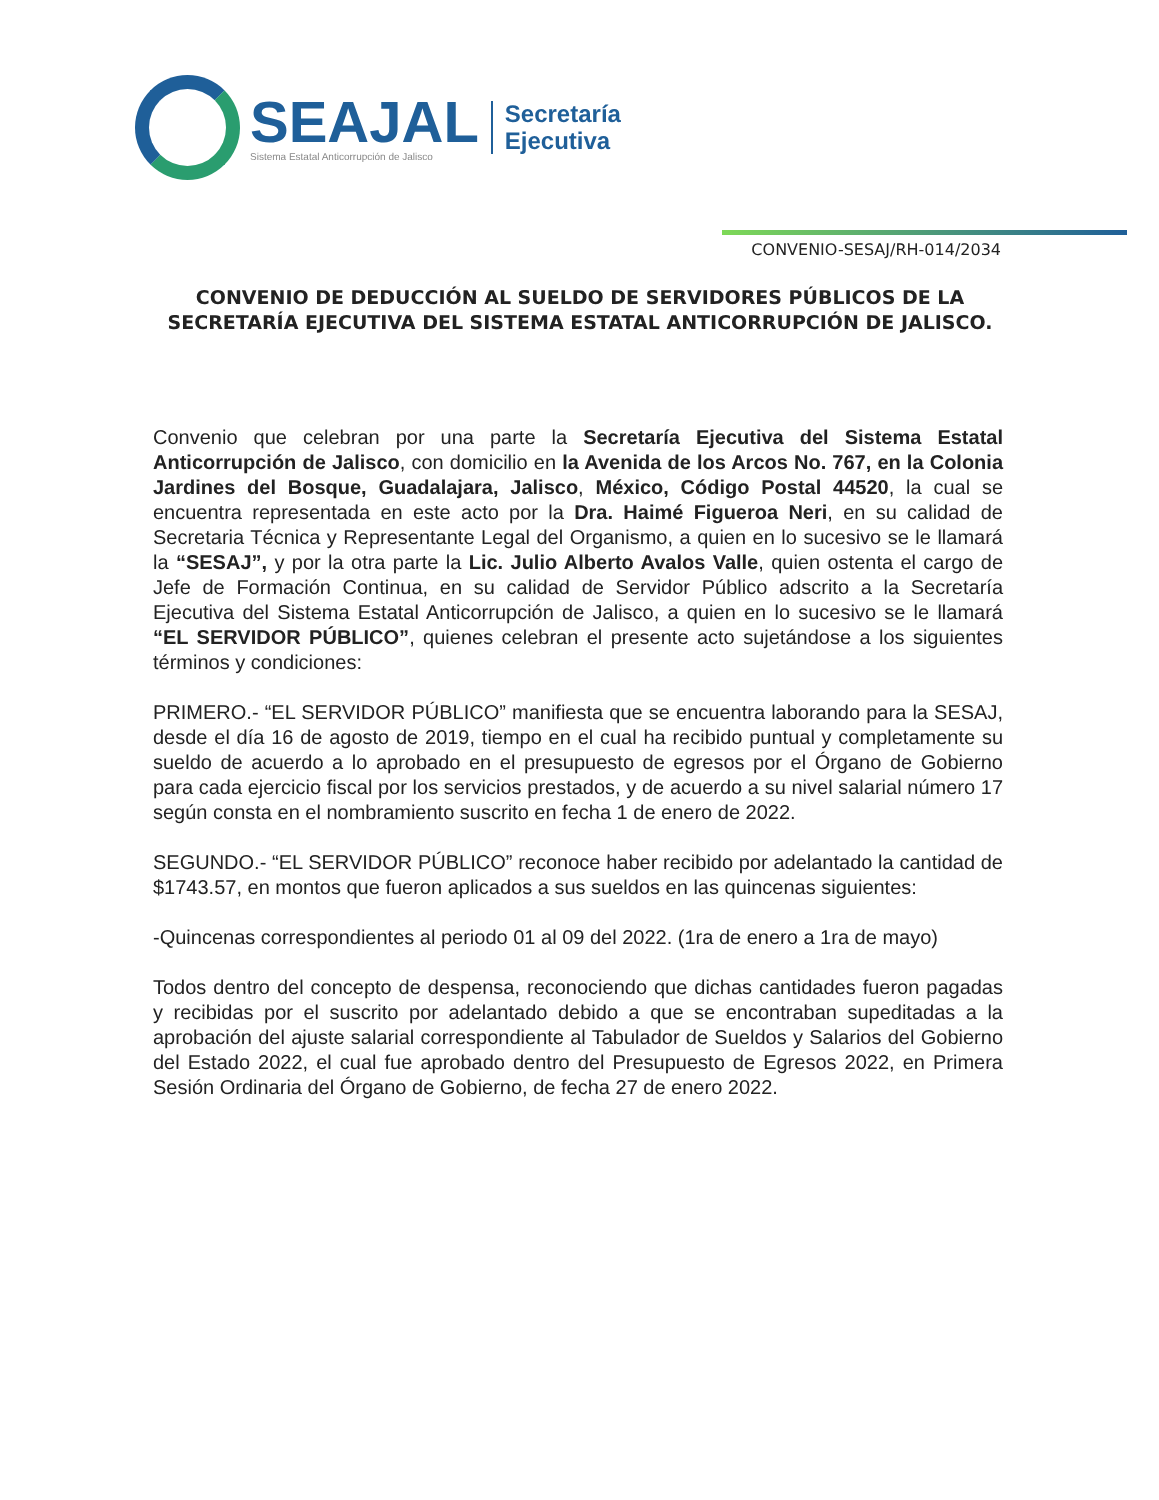SEAJAL
Sistema Estatal Anticorrupción de Jalisco
Secretaría
Ejecutiva
CONVENIO-SESAJ/RH-014/2034
CONVENIO DE DEDUCCIÓN AL SUELDO DE SERVIDORES PÚBLICOS DE LA SECRETARÍA EJECUTIVA DEL SISTEMA ESTATAL ANTICORRUPCIÓN DE JALISCO.
Convenio que celebran por una parte la Secretaría Ejecutiva del Sistema Estatal Anticorrupción de Jalisco, con domicilio en la Avenida de los Arcos No. 767, en la Colonia Jardines del Bosque, Guadalajara, Jalisco, México, Código Postal 44520, la cual se encuentra representada en este acto por la Dra. Haimé Figueroa Neri, en su calidad de Secretaria Técnica y Representante Legal del Organismo, a quien en lo sucesivo se le llamará la “SESAJ”, y por la otra parte la Lic. Julio Alberto Avalos Valle, quien ostenta el cargo de Jefe de Formación Continua, en su calidad de Servidor Público adscrito a la Secretaría Ejecutiva del Sistema Estatal Anticorrupción de Jalisco, a quien en lo sucesivo se le llamará “EL SERVIDOR PÚBLICO”, quienes celebran el presente acto sujetándose a los siguientes términos y condiciones:
PRIMERO.- “EL SERVIDOR PÚBLICO” manifiesta que se encuentra laborando para la SESAJ, desde el día 16 de agosto de 2019, tiempo en el cual ha recibido puntual y completamente su sueldo de acuerdo a lo aprobado en el presupuesto de egresos por el Órgano de Gobierno para cada ejercicio fiscal por los servicios prestados, y de acuerdo a su nivel salarial número 17 según consta en el nombramiento suscrito en fecha 1 de enero de 2022.
SEGUNDO.- “EL SERVIDOR PÚBLICO” reconoce haber recibido por adelantado la cantidad de $1743.57, en montos que fueron aplicados a sus sueldos en las quincenas siguientes:
-Quincenas correspondientes al periodo 01 al 09 del 2022. (1ra de enero a 1ra de mayo)
Todos dentro del concepto de despensa, reconociendo que dichas cantidades fueron pagadas y recibidas por el suscrito por adelantado debido a que se encontraban supeditadas a la aprobación del ajuste salarial correspondiente al Tabulador de Sueldos y Salarios del Gobierno del Estado 2022, el cual fue aprobado dentro del Presupuesto de Egresos 2022, en Primera Sesión Ordinaria del Órgano de Gobierno, de fecha 27 de enero 2022.